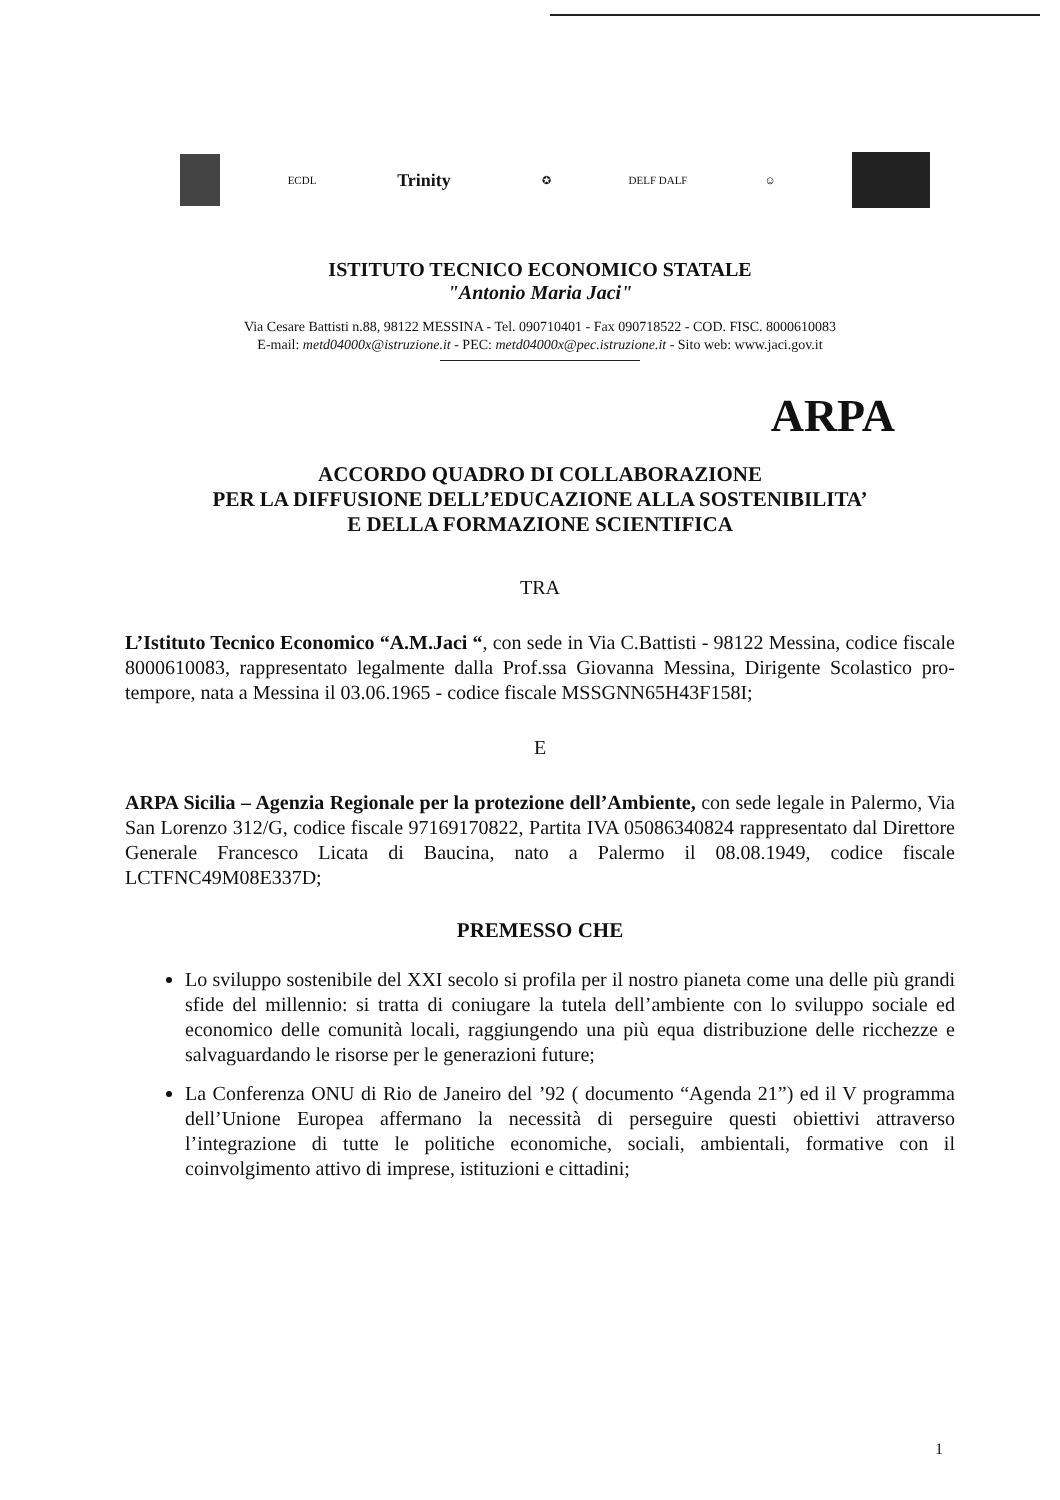ECDL
Trinity
✪ DELF DALF ☺
ISTITUTO TECNICO ECONOMICO STATALE
"Antonio Maria Jaci"
Via Cesare Battisti n.88, 98122 MESSINA - Tel. 090710401 - Fax 090718522 - COD. FISC. 8000610083
E-mail: metd04000x@istruzione.it - PEC: metd04000x@pec.istruzione.it - Sito web: www.jaci.gov.it
ARPA
ACCORDO QUADRO DI COLLABORAZIONE
PER LA DIFFUSIONE DELL’EDUCAZIONE ALLA SOSTENIBILITA’
E DELLA FORMAZIONE SCIENTIFICA
TRA
L’Istituto Tecnico Economico “A.M.Jaci “, con sede in Via C.Battisti - 98122 Messina, codice fiscale 8000610083, rappresentato legalmente dalla Prof.ssa Giovanna Messina, Dirigente Scolastico pro-tempore, nata a Messina il 03.06.1965 - codice fiscale MSSGNN65H43F158I;
E
ARPA Sicilia – Agenzia Regionale per la protezione dell’Ambiente, con sede legale in Palermo, Via San Lorenzo 312/G, codice fiscale 97169170822, Partita IVA 05086340824 rappresentato dal Direttore Generale Francesco Licata di Baucina, nato a Palermo il 08.08.1949, codice fiscale LCTFNC49M08E337D;
PREMESSO CHE
Lo sviluppo sostenibile del XXI secolo si profila per il nostro pianeta come una delle più grandi sfide del millennio: si tratta di coniugare la tutela dell’ambiente con lo sviluppo sociale ed economico delle comunità locali, raggiungendo una più equa distribuzione delle ricchezze e salvaguardando le risorse per le generazioni future;
La Conferenza ONU di Rio de Janeiro del ’92 ( documento “Agenda 21”) ed il V programma dell’Unione Europea affermano la necessità di perseguire questi obiettivi attraverso l’integrazione di tutte le politiche economiche, sociali, ambientali, formative con il coinvolgimento attivo di imprese, istituzioni e cittadini;
1